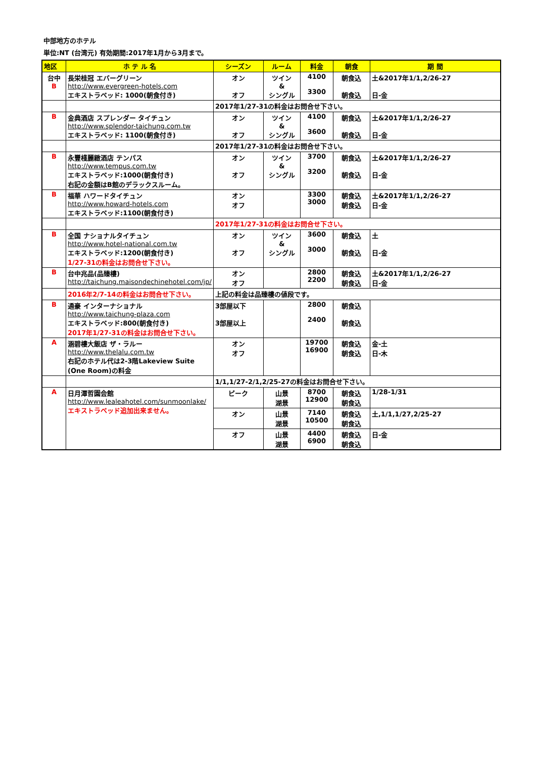中部地方のホテル
単位:NT (台湾元) 有効期間:2017年1月から3月まで。
| 地区 | ホ テ ル 名 | シーズン | ルーム | 料金 | 朝食 | 期 間 |
| --- | --- | --- | --- | --- | --- | --- |
| 台中 B | 長栄桂冠 エバーグリーン http://www.evergreen-hotels.com エキストラベッド: 1000(朝食付き) | オン オフ | ツイン & シングル | 4100 3300 | 朝食込 朝食込 | 土&2017年1/1,2/26-27 日-金 |
| | | 2017年1/27-31の料金はお問合せ下さい。 | | | | |
| B | 金典酒店 スプレンダー タイチュン http://www.splendor-taichung.com.tw エキストラベッド: 1100(朝食付き) | オン オフ | ツイン & シングル | 4100 3600 | 朝食込 朝食込 | 土&2017年1/1,2/26-27 日-金 |
| | | 2017年1/27-31の料金はお問合せ下さい。 | | | | |
| B | 永豐棧麗緻酒店 テンパス http://www.tempus.com.tw エキストラベッド:1000(朝食付き) 右記の金額はB館のデラックスルーム。 | オン オフ | ツイン & シングル | 3700 3200 | 朝食込 朝食込 | 土&2017年1/1,2/26-27 日-金 |
| B | 福華 ハワードタイチュン http://www.howard-hotels.com エキストラベッド:1100(朝食付き) | オン オフ | | 3300 3000 | 朝食込 朝食込 | 土&2017年1/1,2/26-27 日-金 |
| | | 2017年1/27-31の料金はお問合せ下さい。 | | | | |
| B | 全国 ナショナルタイチュン http://www.hotel-national.com.tw エキストラベッド:1200(朝食付き) 1/27-31の料金はお問合せ下さい。 | オン オフ | ツイン & シングル | 3600 3000 | 朝食込 朝食込 | 土 日-金 |
| B | 台中兆品(品臻樓) http://taichung.maisondechinehotel.com/jp/ | オン オフ | | 2800 2200 | 朝食込 朝食込 | 土&2017年1/1,2/26-27 日-金 |
| | 2016年2/7-14の料金はお問合せ下さい。 | 上記の料金は品臻樓の値段です。 | | | | |
| B | 通豪 インターナショナル http://www.taichung-plaza.com エキストラベッド:800(朝食付き) 2017年1/27-31の料金はお問合せ下さい。 | 3部屋以下 3部屋以上 | | 2800 2400 | 朝食込 朝食込 | |
| A | 涵碧樓大飯店 ザ・ラルー http://www.thelalu.com.tw 右記のホテル代は2-3階Lakeview Suite (One Room)の料金 | オン オフ | | 19700 16900 | 朝食込 朝食込 | 金-土 日-木 |
| | | 1/1,1/27-2/1,2/25-27の料金はお問合せ下さい。 | | | | |
| A | 日月潭哲園会館 http://www.lealeahotel.com/sunmoonlake/ エキストラベッド追加出来ません。 | ピーク | 山景 湖景 | 8700 12900 | 朝食込 朝食込 | 1/28-1/31 |
| | | オン | 山景 湖景 | 7140 10500 | 朝食込 朝食込 | 土,1/1,1/27,2/25-27 |
| | | オフ | 山景 湖景 | 4400 6900 | 朝食込 朝食込 | 日-金 |